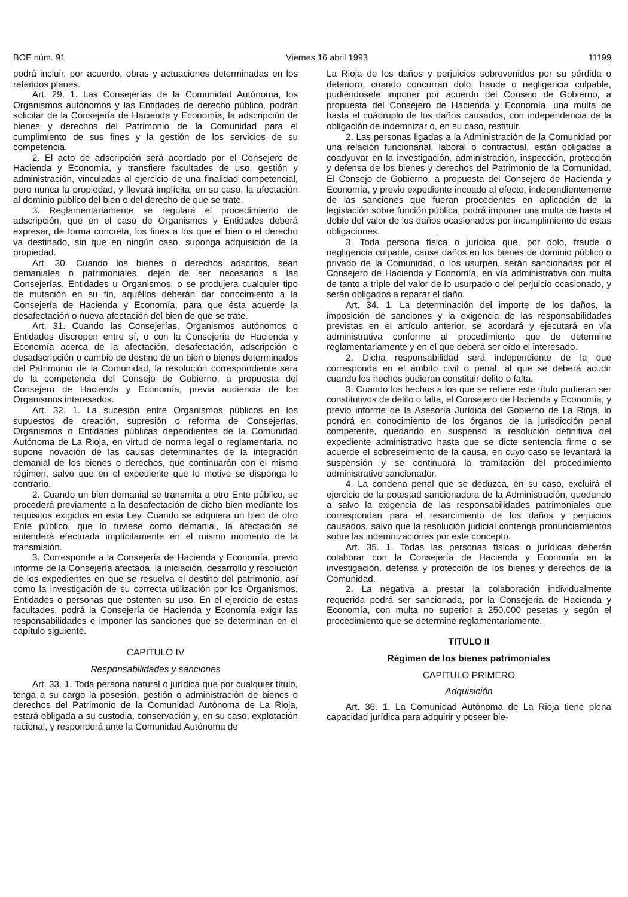BOE núm. 91 Viernes 16 abril 1993 11199
podrá incluir, por acuerdo, obras y actuaciones determinadas en los referidos planes.
Art. 29. 1. Las Consejerías de la Comunidad Autónoma, los Organismos autónomos y las Entidades de derecho público, podrán solicitar de la Consejería de Hacienda y Economía, la adscripción de bienes y derechos del Patrimonio de la Comunidad para el cumplimiento de sus fines y la gestión de los servicios de su competencia.
2. El acto de adscripción será acordado por el Consejero de Hacienda y Economía, y transfiere facultades de uso, gestión y administración, vinculadas al ejercicio de una finalidad competencial, pero nunca la propiedad, y llevará implícita, en su caso, la afectación al dominio público del bien o del derecho de que se trate.
3. Reglamentariamente se regulará el procedimiento de adscripción, que en el caso de Organismos y Entidades deberá expresar, de forma concreta, los fines a los que el bien o el derecho va destinado, sin que en ningún caso, suponga adquisición de la propiedad.
Art. 30. Cuando los bienes o derechos adscritos, sean demaniales o patrimoniales, dejen de ser necesarios a las Consejerías, Entidades u Organismos, o se produjera cualquier tipo de mutación en su fin, aquéllos deberán dar conocimiento a la Consejería de Hacienda y Economía, para que ésta acuerde la desafectación o nueva afectación del bien de que se trate.
Art. 31. Cuando las Consejerías, Organismos autónomos o Entidades discrepen entre sí, o con la Consejería de Hacienda y Economía acerca de la afectación, desafectación, adscripción o desadscripción o cambio de destino de un bien o bienes determinados del Patrimonio de la Comunidad, la resolución correspondiente será de la competencia del Consejo de Gobierno, a propuesta del Consejero de Hacienda y Economía, previa audiencia de los Organismos interesados.
Art. 32. 1. La sucesión entre Organismos públicos en los supuestos de creación, supresión o reforma de Consejerías, Organismos o Entidades públicas dependientes de la Comunidad Autónoma de La Rioja, en virtud de norma legal o reglamentaria, no supone novación de las causas determinantes de la integración demanial de los bienes o derechos, que continuarán con el mismo régimen, salvo que en el expediente que lo motive se disponga lo contrario.
2. Cuando un bien demanial se transmita a otro Ente público, se procederá previamente a la desafectación de dicho bien mediante los requisitos exigidos en esta Ley. Cuando se adquiera un bien de otro Ente público, que lo tuviese como demanial, la afectación se entenderá efectuada implícitamente en el mismo momento de la transmisión.
3. Corresponde a la Consejería de Hacienda y Economía, previo informe de la Consejería afectada, la iniciación, desarrollo y resolución de los expedientes en que se resuelva el destino del patrimonio, así como la investigación de su correcta utilización por los Organismos, Entidades o personas que ostenten su uso. En el ejercicio de estas facultades, podrá la Consejería de Hacienda y Economía exigir las responsabilidades e imponer las sanciones que se determinan en el capítulo siguiente.
CAPITULO IV
Responsabilidades y sanciones
Art. 33. 1. Toda persona natural o jurídica que por cualquier título, tenga a su cargo la posesión, gestión o administración de bienes o derechos del Patrimonio de la Comunidad Autónoma de La Rioja, estará obligada a su custodia, conservación y, en su caso, explotación racional, y responderá ante la Comunidad Autónoma de
La Rioja de los daños y perjuicios sobrevenidos por su pérdida o deterioro, cuando concurran dolo, fraude o negligencia culpable, pudiéndosele imponer por acuerdo del Consejo de Gobierno, a propuesta del Consejero de Hacienda y Economía, una multa de hasta el cuádruplo de los daños causados, con independencia de la obligación de indemnizar o, en su caso, restituir.
2. Las personas ligadas a la Administración de la Comunidad por una relación funcionarial, laboral o contractual, están obligadas a coadyuvar en la investigación, administración, inspección, protección y defensa de los bienes y derechos del Patrimonio de la Comunidad. El Consejo de Gobierno, a propuesta del Consejero de Hacienda y Economía, y previo expediente incoado al efecto, independientemente de las sanciones que fueran procedentes en aplicación de la legislación sobre función pública, podrá imponer una multa de hasta el doble del valor de los daños ocasionados por incumplimiento de estas obligaciones.
3. Toda persona física o jurídica que, por dolo, fraude o negligencia culpable, cause daños en los bienes de dominio público o privado de la Comunidad, o los usurpen, serán sancionadas por el Consejero de Hacienda y Economía, en vía administrativa con multa de tanto a triple del valor de lo usurpado o del perjuicio ocasionado, y serán obligados a reparar el daño.
Art. 34. 1. La determinación del importe de los daños, la imposición de sanciones y la exigencia de las responsabilidades previstas en el artículo anterior, se acordará y ejecutará en vía administrativa conforme al procedimiento que de determine reglamentariamente y en el que deberá ser oído el interesado.
2. Dicha responsabilidad será independiente de la que corresponda en el ámbito civil o penal, al que se deberá acudir cuando los hechos pudieran constituir delito o falta.
3. Cuando los hechos a los que se refiere este título pudieran ser constitutivos de delito o falta, el Consejero de Hacienda y Economía, y previo informe de la Asesoría Jurídica del Gobierno de La Rioja, lo pondrá en conocimiento de los órganos de la jurisdicción penal competente, quedando en suspenso la resolución definitiva del expediente administrativo hasta que se dicte sentencia firme o se acuerde el sobreseimiento de la causa, en cuyo caso se levantará la suspensión y se continuará la tramitación del procedimiento administrativo sancionador.
4. La condena penal que se deduzca, en su caso, excluirá el ejercicio de la potestad sancionadora de la Administración, quedando a salvo la exigencia de las responsabilidades patrimoniales que correspondan para el resarcimiento de los daños y perjuicios causados, salvo que la resolución judicial contenga pronunciamientos sobre las indemnizaciones por este concepto.
Art. 35. 1. Todas las personas físicas o jurídicas deberán colaborar con la Consejería de Hacienda y Economía en la investigación, defensa y protección de los bienes y derechos de la Comunidad.
2. La negativa a prestar la colaboración individualmente requerida podrá ser sancionada, por la Consejería de Hacienda y Economía, con multa no superior a 250.000 pesetas y según el procedimiento que se determine reglamentariamente.
TITULO II
Régimen de los bienes patrimoniales
CAPITULO PRIMERO
Adquisición
Art. 36. 1. La Comunidad Autónoma de La Rioja tiene plena capacidad jurídica para adquirir y poseer bie-